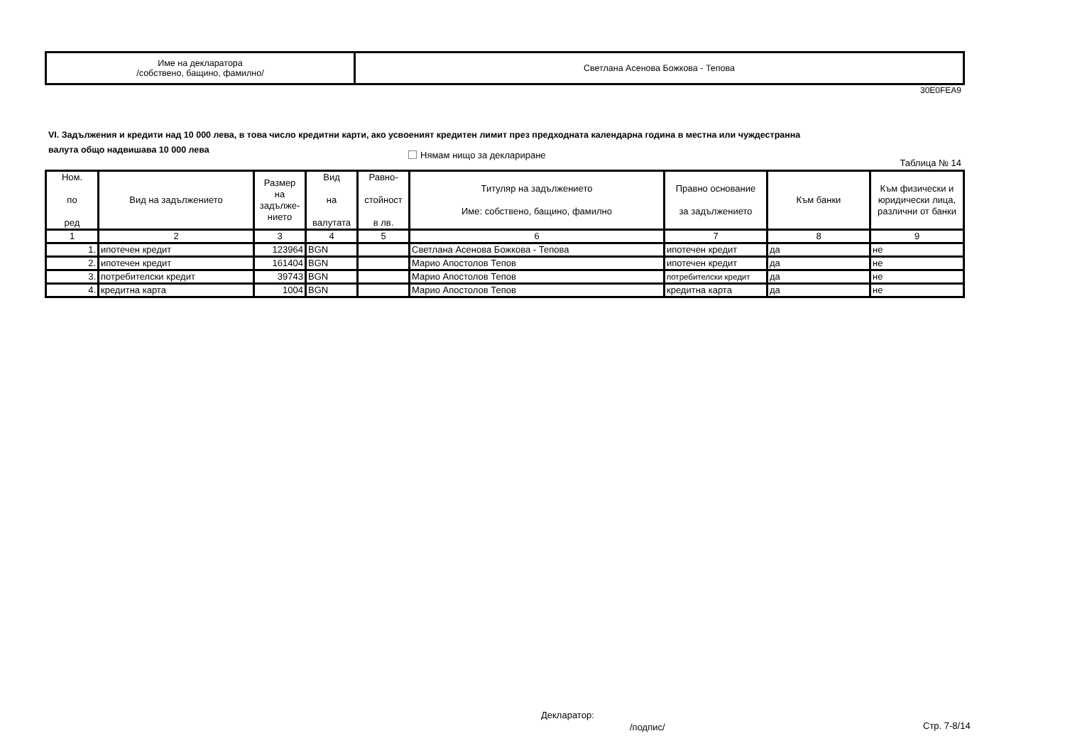| Име на декларатора /собствено, бащино, фамилно/ | Светлана Асенова Божкова - Тепова |
30E0FEA9
VI. Задължения и кредити над 10 000 лева, в това число кредитни карти, ако усвоеният кредитен лимит през предходната календарна година в местна или чуждестранна валута общо надвишава 10 000 лева
Нямам нищо за деклариране
Таблица № 14
| Ном. по ред | Вид на задължението | Размер на задълже- нието | Вид на валутата | Равно- стойност в лв. | Титуляр на задължението Име: собствено, бащино, фамилно | Правно основание за задължението | Към банки | Към физически и юридически лица, различни от банки |
| --- | --- | --- | --- | --- | --- | --- | --- | --- |
| 1 | 2 | 3 | 4 | 5 | 6 | 7 | 8 | 9 |
| 1. | ипотечен кредит | 123964 | BGN | | Светлана Асенова Божкова - Тепова | ипотечен кредит | да | не |
| 2. | ипотечен кредит | 161404 | BGN | | Марио Апостолов Тепов | ипотечен кредит | да | не |
| 3. | потребителски кредит | 39743 | BGN | | Марио Апостолов Тепов | потребителски кредит | да | не |
| 4. | кредитна карта | 1004 | BGN | | Марио Апостолов Тепов | кредитна карта | да | не |
Декларатор:
/подпис/ Стр. 7-8/14